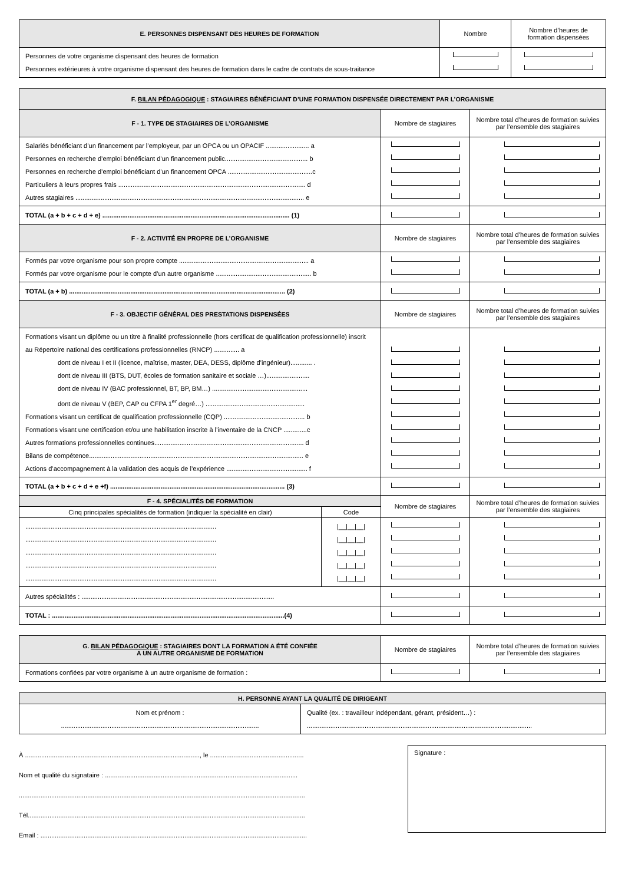| E. PERSONNES DISPENSANT DES HEURES DE FORMATION | Nombre | Nombre d’heures de formation dispensées |
| --- | --- | --- |
| Personnes de votre organisme dispensant des heures de formation Personnes extérieures à votre organisme dispensant des heures de formation dans le cadre de contrats de sous-traitance | | |
| F. BILAN PÉDAGOGIQUE : STAGIAIRES BÉNÉFICIANT D’UNE FORMATION DISPENSÉE DIRECTEMENT PAR L’ORGANISME | | | |
| --- | --- | --- | --- |
| F - 1. TYPE DE STAGIAIRES DE L’ORGANISME | | Nombre de stagiaires | Nombre total d’heures de formation suivies par l’ensemble des stagiaires |
| Salariés bénéficiant d’un financement par l’employeur, par un OPCA ou un OPACIF ........................ a Personnes en recherche d’emploi bénéficiant d’un financement public.............................................. b Personnes en recherche d’emploi bénéficiant d’un financement OPCA ...............................................c Particuliers à leurs propres frais ........................................................................................................ d Autres stagiaires ............................................................................................................................... e | | | |
| TOTAL (a + b + c + d + e) ........................................................................................................ (1) | | | |
| F - 2. ACTIVITÉ EN PROPRE DE L’ORGANISME | | Nombre de stagiaires | Nombre total d’heures de formation suivies par l’ensemble des stagiaires |
| Formés par votre organisme pour son propre compte ........................................................................ a Formés par votre organisme pour le compte d’un autre organisme ..................................................... b | | | |
| TOTAL (a + b) ........................................................................................................................ (2) | | | |
| F - 3. OBJECTIF GÉNÉRAL DES PRESTATIONS DISPENSÉES | | Nombre de stagiaires | Nombre total d’heures de formation suivies par l’ensemble des stagiaires |
| Formations visant un diplôme ou un titre à finalité professionnelle (hors certificat de qualification professionnelle) inscrit au Répertoire national des certifications professionnelles (RNCP) .............. a dont de niveau I et II (licence, maîtrise, master, DEA, DESS, diplôme d’ingénieur)............ . dont de niveau III (BTS, DUT, écoles de formation sanitaire et sociale …)........................ dont de niveau IV (BAC professionnel, BT, BP, BM…) ..................................................... dont de niveau V (BEP, CAP ou CFPA 1<sup>er</sup> degré…) ....................................................... Formations visant un certificat de qualification professionnelle (CQP) ............................................. b Formations visant une certification et/ou une habilitation inscrite à l’inventaire de la CNCP .............c Autres formations professionnelles continues................................................................................... d Bilans de compétence....................................................................................................................... e Actions d’accompagnement à la validation des acquis de l’expérience ............................................. f | | | |
| TOTAL (a + b + c + d + e +f) ................................................................................................. (3) | | | |
| F - 4. SPÉCIALITÉS DE FORMATION | | Nombre de stagiaires | Nombre total d’heures de formation suivies par l’ensemble des stagiaires |
| Cinq principales spécialités de formation (indiquer la spécialité en clair) | Code | | |
| .......................................................................................................... .......................................................................................................... .......................................................................................................... .......................................................................................................... .......................................................................................................... | /__/__/__/ /__/__/__/ /__/__/__/ /__/__/__/ /__/__/__/ | | |
| Autres spécialités : ........................................................................................................... | | | |
| TOTAL : .................................................................................................................................(4) | | | |
| G. BILAN PÉDAGOGIQUE : STAGIAIRES DONT LA FORMATION A ÉTÉ CONFIÉE A UN AUTRE ORGANISME DE FORMATION | Nombre de stagiaires | Nombre total d’heures de formation suivies par l’ensemble des stagiaires |
| --- | --- | --- |
| Formations confiées par votre organisme à un autre organisme de formation : | | |
| H. PERSONNE AYANT LA QUALITÉ DE DIRIGEANT | |
| --- | --- |
| Nom et prénom : .............................................................................................................. | Qualité (ex. : travailleur indépendant, gérant, président…) : ............................................................................................................................. |
À ................................................................................................., le ....................................................
Nom et qualité du signataire : ...........................................................................................................
...............................................................................................................................................................
Tél..........................................................................................................................................................
Email : ....................................................................................................................................................
Signature :